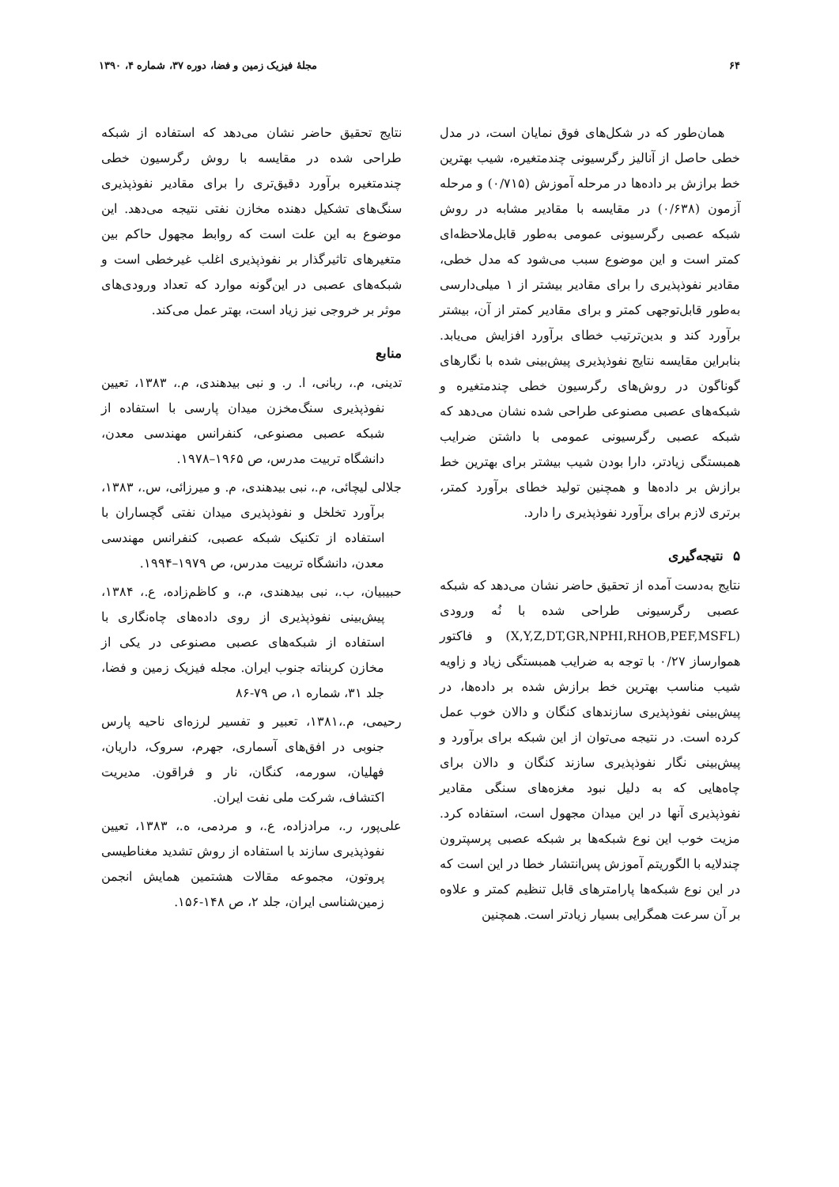۶۴ مجلهٔ فیزیک زمین و فضا، دوره ۳۷، شماره ۴، ۱۳۹۰
همان‌طور که در شکل‌های فوق نمایان است، در مدل خطی حاصل از آنالیز رگرسیونی چندمتغیره، شیب بهترین خط برازش بر داده‌ها در مرحله آموزش (۰/۷۱۵) و مرحله آزمون (۰/۶۳۸) در مقایسه با مقادیر مشابه در روش شبکه عصبی رگرسیونی عمومی به‌طور قابل‌ملاحظه‌ای کمتر است و این موضوع سبب می‌شود که مدل خطی، مقادیر نفوذپذیری را برای مقادیر بیشتر از ۱ میلی‌دارسی به‌طور قابل‌توجهی کمتر و برای مقادیر کمتر از آن، بیشتر برآورد کند و بدین‌ترتیب خطای برآورد افزایش می‌یابد. بنابراین مقایسه نتایج نفوذپذیری پیش‌بینی شده با نگارهای گوناگون در روش‌های رگرسیون خطی چندمتغیره و شبکه‌های عصبی مصنوعی طراحی شده نشان می‌دهد که شبکه عصبی رگرسیونی عمومی با داشتن ضرایب همبستگی زیادتر، دارا بودن شیب بیشتر برای بهترین خط برازش بر داده‌ها و همچنین تولید خطای برآورد کمتر، برتری لازم برای برآورد نفوذپذیری را دارد.
۵ نتیجه‌گیری
نتایج به‌دست آمده از تحقیق حاضر نشان می‌دهد که شبکه عصبی رگرسیونی طراحی شده با نُه ورودی (X,Y,Z,DT,GR,NPHI,RHOB,PEF,MSFL) و فاکتور هموارساز ۰/۲۷ با توجه به ضرایب همبستگی زیاد و زاویه شیب مناسب بهترین خط برازش شده بر داده‌ها، در پیش‌بینی نفوذپذیری سازندهای کنگان و دالان خوب عمل کرده است. در نتیجه می‌توان از این شبکه برای برآورد و پیش‌بینی نگار نفوذپذیری سازند کنگان و دالان برای چاه‌هایی که به دلیل نبود مغزه‌های سنگی مقادیر نفوذپذیری آنها در این میدان مجهول است، استفاده کرد. مزیت خوب این نوع شبکه‌ها بر شبکه عصبی پرسپترون چندلایه با الگوریتم آموزش پس‌انتشار خطا در این است که در این نوع شبکه‌ها پارامترهای قابل تنظیم کمتر و علاوه بر آن سرعت همگرایی بسیار زیادتر است. همچنین
نتایج تحقیق حاضر نشان می‌دهد که استفاده از شبکه طراحی شده در مقایسه با روش رگرسیون خطی چندمتغیره برآورد دقیق‌تری را برای مقادیر نفوذپذیری سنگ‌های تشکیل دهنده مخازن نفتی نتیجه می‌دهد. این موضوع به این علت است که روابط مجهول حاکم بین متغیرهای تاثیرگذار بر نفوذپذیری اغلب غیرخطی است و شبکه‌های عصبی در این‌گونه موارد که تعداد ورودی‌های موثر بر خروجی نیز زیاد است، بهتر عمل می‌کند.
منابع
تدینی، م.، ربانی، ا. ر. و نبی بیدهندی، م.، ۱۳۸۳، تعیین نفوذپذیری سنگ‌مخزن میدان پارسی با استفاده از شبکه عصبی مصنوعی، کنفرانس مهندسی معدن، دانشگاه تربیت مدرس، ص ۱۹۶۵–۱۹۷۸.
جلالی لیچائی، م.، نبی بیدهندی، م. و میرزائی، س.، ۱۳۸۳، برآورد تخلخل و نفوذپذیری میدان نفتی گچساران با استفاده از تکنیک شبکه عصبی، کنفرانس مهندسی معدن، دانشگاه تربیت مدرس، ص ۱۹۷۹–۱۹۹۴.
حبیبیان، ب.، نبی بیدهندی، م.، و کاظم‌زاده، ع.، ۱۳۸۴، پیش‌بینی نفوذپذیری از روی داده‌های چاه‌نگاری با استفاده از شبکه‌های عصبی مصنوعی در یکی از مخازن کربناته جنوب ایران. مجله فیزیک زمین و فضا، جلد ۳۱، شماره ۱، ص ۷۹-۸۶
رحیمی، م.،۱۳۸۱، تعبیر و تفسیر لرزه‌ای ناحیه پارس جنوبی در افق‌های آسماری، جهرم، سروک، داریان، فهلیان، سورمه، کنگان، نار و فراقون. مدیریت اکتشاف، شرکت ملی نفت ایران.
علی‌پور، ر.، مرادزاده، ع.، و مردمی، ه.، ۱۳۸۳، تعیین نفوذپذیری سازند با استفاده از روش تشدید مغناطیسی پروتون، مجموعه مقالات هشتمین همایش انجمن زمین‌شناسی ایران، جلد ۲، ص ۱۴۸-۱۵۶.